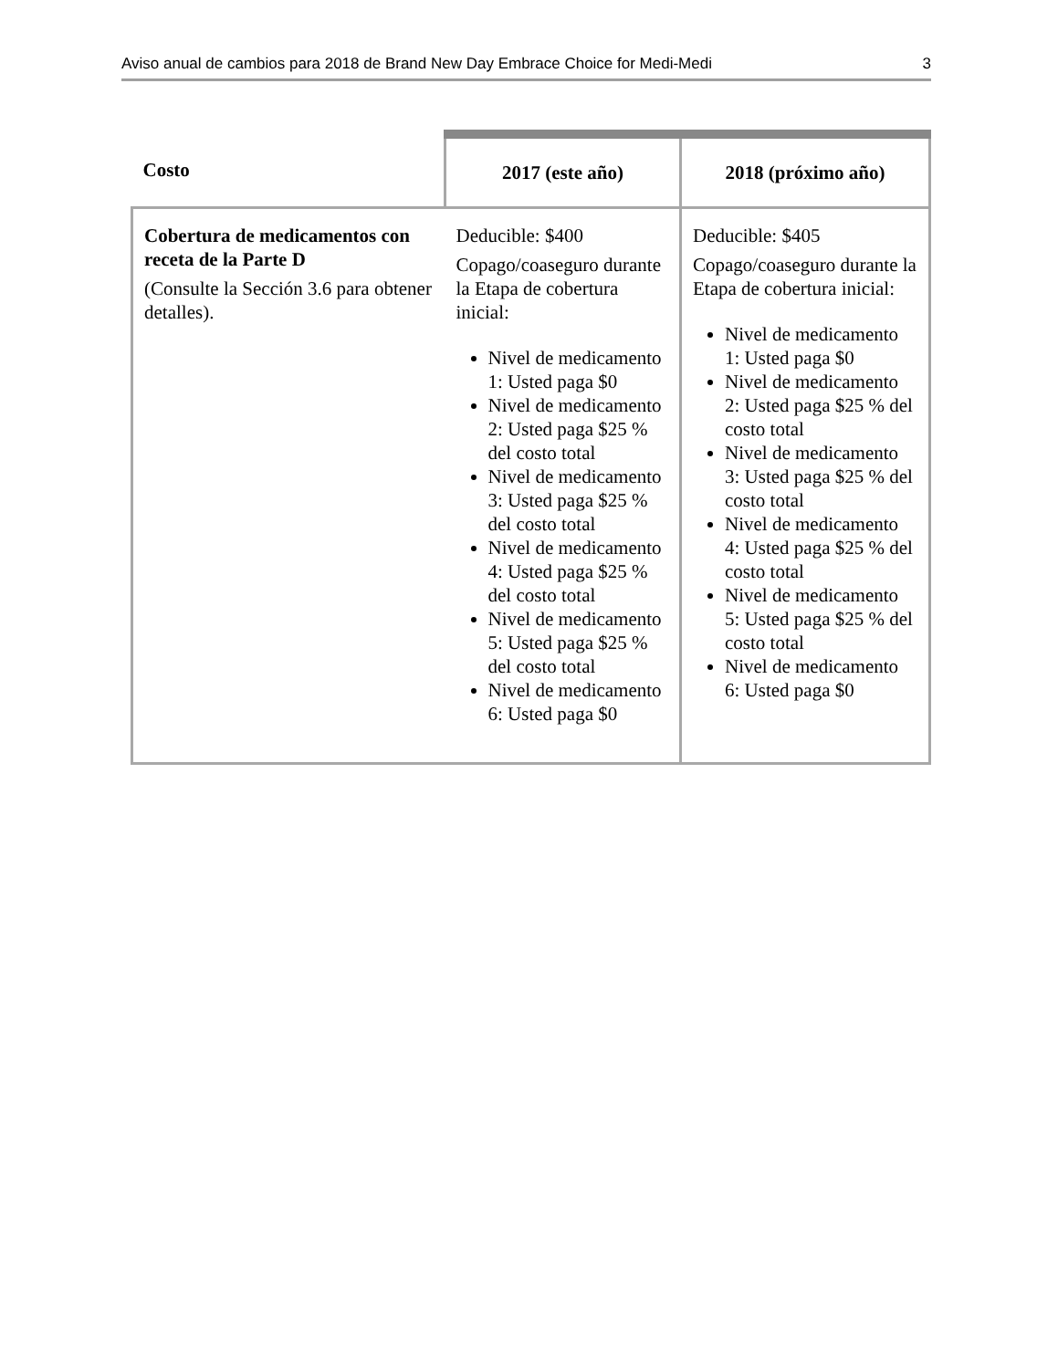Aviso anual de cambios para 2018 de Brand New Day Embrace Choice for Medi-Medi 3
| Costo | 2017 (este año) | 2018 (próximo año) |
| --- | --- | --- |
| Cobertura de medicamentos con receta de la Parte D (Consulte la Sección 3.6 para obtener detalles). | Deducible: $400 Copago/coaseguro durante la Etapa de cobertura inicial: Nivel de medicamento 1: Usted paga $0 Nivel de medicamento 2: Usted paga $25 % del costo total Nivel de medicamento 3: Usted paga $25 % del costo total Nivel de medicamento 4: Usted paga $25 % del costo total Nivel de medicamento 5: Usted paga $25 % del costo total Nivel de medicamento 6: Usted paga $0 | Deducible: $405 Copago/coaseguro durante la Etapa de cobertura inicial: Nivel de medicamento 1: Usted paga $0 Nivel de medicamento 2: Usted paga $25 % del costo total Nivel de medicamento 3: Usted paga $25 % del costo total Nivel de medicamento 4: Usted paga $25 % del costo total Nivel de medicamento 5: Usted paga $25 % del costo total Nivel de medicamento 6: Usted paga $0 |